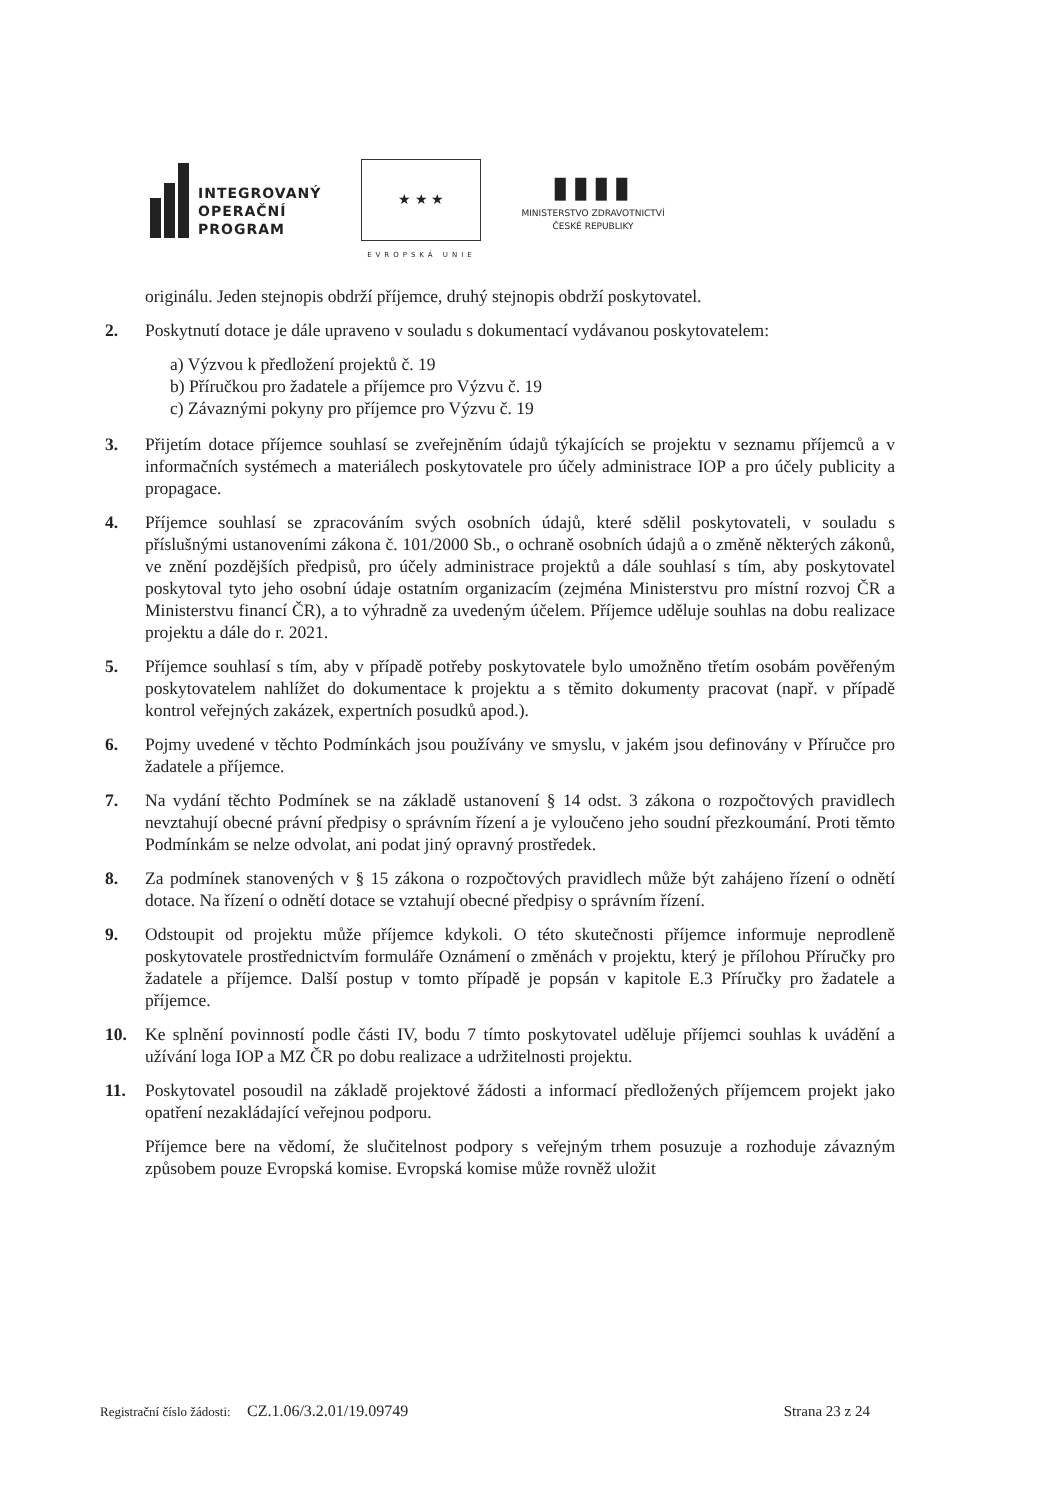INTEGROVANÝ
OPERAČNÍ
PROGRAM
★ ★ ★
EVROPSKÁ UNIE
▮▮▮▮
MINISTERSTVO ZDRAVOTNICTVÍ
ČESKÉ REPUBLIKY
originálu. Jeden stejnopis obdrží příjemce, druhý stejnopis obdrží poskytovatel.
2. Poskytnutí dotace je dále upraveno v souladu s dokumentací vydávanou poskytovatelem:
a) Výzvou k předložení projektů č. 19
b) Příručkou pro žadatele a příjemce pro Výzvu č. 19
c) Závaznými pokyny pro příjemce pro Výzvu č. 19
3. Přijetím dotace příjemce souhlasí se zveřejněním údajů týkajících se projektu v seznamu příjemců a v informačních systémech a materiálech poskytovatele pro účely administrace IOP a pro účely publicity a propagace.
4. Příjemce souhlasí se zpracováním svých osobních údajů, které sdělil poskytovateli, v souladu s příslušnými ustanoveními zákona č. 101/2000 Sb., o ochraně osobních údajů a o změně některých zákonů, ve znění pozdějších předpisů, pro účely administrace projektů a dále souhlasí s tím, aby poskytovatel poskytoval tyto jeho osobní údaje ostatním organizacím (zejména Ministerstvu pro místní rozvoj ČR a Ministerstvu financí ČR), a to výhradně za uvedeným účelem. Příjemce uděluje souhlas na dobu realizace projektu a dále do r. 2021.
5. Příjemce souhlasí s tím, aby v případě potřeby poskytovatele bylo umožněno třetím osobám pověřeným poskytovatelem nahlížet do dokumentace k projektu a s těmito dokumenty pracovat (např. v případě kontrol veřejných zakázek, expertních posudků apod.).
6. Pojmy uvedené v těchto Podmínkách jsou používány ve smyslu, v jakém jsou definovány v Příručce pro žadatele a příjemce.
7. Na vydání těchto Podmínek se na základě ustanovení § 14 odst. 3 zákona o rozpočtových pravidlech nevztahují obecné právní předpisy o správním řízení a je vyloučeno jeho soudní přezkoumání. Proti těmto Podmínkám se nelze odvolat, ani podat jiný opravný prostředek.
8. Za podmínek stanovených v § 15 zákona o rozpočtových pravidlech může být zahájeno řízení o odnětí dotace. Na řízení o odnětí dotace se vztahují obecné předpisy o správním řízení.
9. Odstoupit od projektu může příjemce kdykoli. O této skutečnosti příjemce informuje neprodleně poskytovatele prostřednictvím formuláře Oznámení o změnách v projektu, který je přílohou Příručky pro žadatele a příjemce. Další postup v tomto případě je popsán v kapitole E.3 Příručky pro žadatele a příjemce.
10. Ke splnění povinností podle části IV, bodu 7 tímto poskytovatel uděluje příjemci souhlas k uvádění a užívání loga IOP a MZ ČR po dobu realizace a udržitelnosti projektu.
11. Poskytovatel posoudil na základě projektové žádosti a informací předložených příjemcem projekt jako opatření nezakládající veřejnou podporu.
Příjemce bere na vědomí, že slučitelnost podpory s veřejným trhem posuzuje a rozhoduje závazným způsobem pouze Evropská komise. Evropská komise může rovněž uložit
Registrační číslo žádosti: CZ.1.06/3.2.01/19.09749 Strana 23 z 24